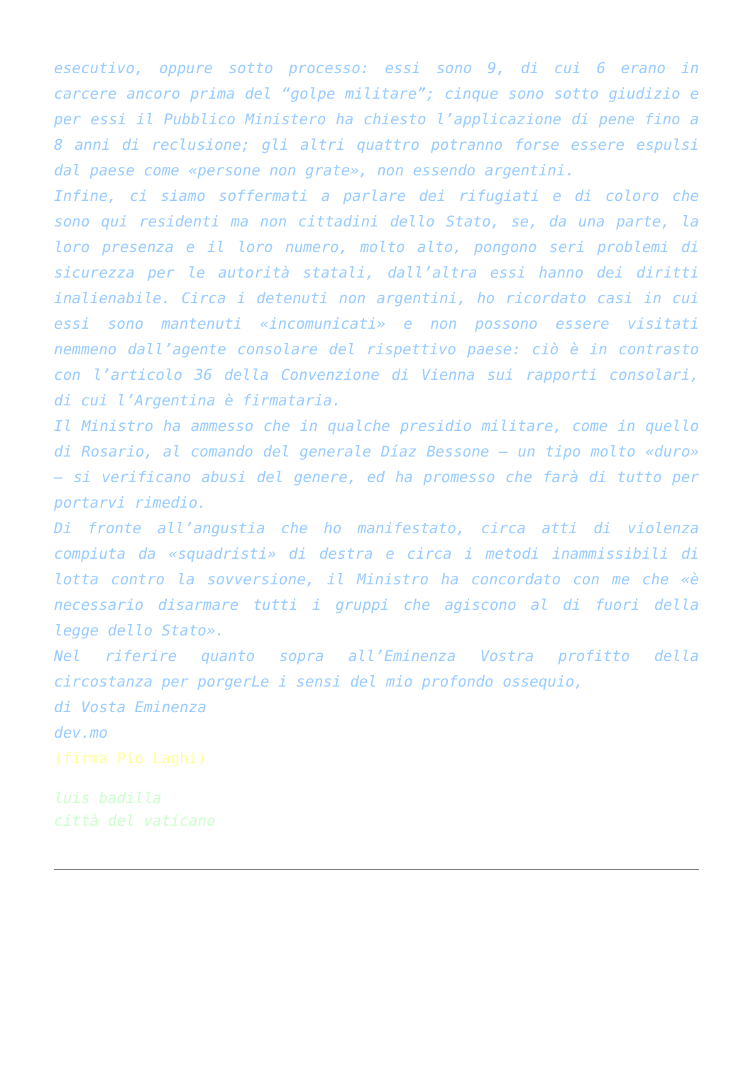esecutivo, oppure sotto processo: essi sono 9, di cui 6 erano in carcere ancoro prima del “golpe militare”; cinque sono sotto giudizio e per essi il Pubblico Ministero ha chiesto l’applicazione di pene fino a 8 anni di reclusione; gli altri quattro potranno forse essere espulsi dal paese come «persone non grate», non essendo argentini.
Infine, ci siamo soffermati a parlare dei rifugiati e di coloro che sono qui residenti ma non cittadini dello Stato, se, da una parte, la loro presenza e il loro numero, molto alto, pongono seri problemi di sicurezza per le autorità statali, dall’altra essi hanno dei diritti inalienabile. Circa i detenuti non argentini, ho ricordato casi in cui essi sono mantenuti «incomunicati» e non possono essere visitati nemmeno dall’agente consolare del rispettivo paese: ciò è in contrasto con l’articolo 36 della Convenzione di Vienna sui rapporti consolari, di cui l’Argentina è firmataria.
Il Ministro ha ammesso che in qualche presidio militare, come in quello di Rosario, al comando del generale Díaz Bessone – un tipo molto «duro» – si verificano abusi del genere, ed ha promesso che farà di tutto per portarvi rimedio.
Di fronte all’angustia che ho manifestato, circa atti di violenza compiuta da «squadristi» di destra e circa i metodi inammissibili di lotta contro la sovversione, il Ministro ha concordato con me che «è necessario disarmare tutti i gruppi che agiscono al di fuori della legge dello Stato».
Nel riferire quanto sopra all’Eminenza Vostra profitto della circostanza per porgerLe i sensi del mio profondo ossequio,
di Vosta Eminenza
dev.mo
(firma Pio Laghi)
luis badilla
città del vaticano